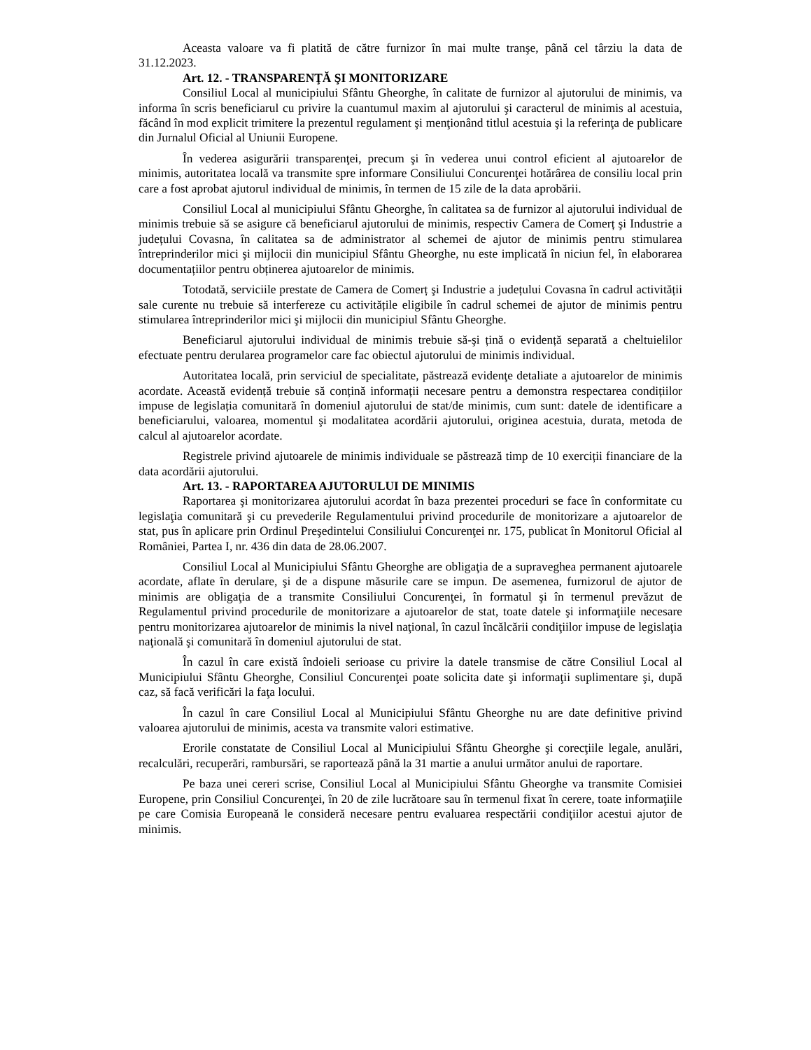Aceasta valoare va fi platită de către furnizor în mai multe tranşe, până cel târziu la data de 31.12.2023.
Art. 12. - TRANSPARENŢĂ ŞI MONITORIZARE
Consiliul Local al municipiului Sfântu Gheorghe, în calitate de furnizor al ajutorului de minimis, va informa în scris beneficiarul cu privire la cuantumul maxim al ajutorului şi caracterul de minimis al acestuia, făcând în mod explicit trimitere la prezentul regulament şi menţionând titlul acestuia şi la referinţa de publicare din Jurnalul Oficial al Uniunii Europene.
În vederea asigurării transparenţei, precum şi în vederea unui control eficient al ajutoarelor de minimis, autoritatea locală va transmite spre informare Consiliului Concurenţei hotărârea de consiliu local prin care a fost aprobat ajutorul individual de minimis, în termen de 15 zile de la data aprobării.
Consiliul Local al municipiului Sfântu Gheorghe, în calitatea sa de furnizor al ajutorului individual de minimis trebuie să se asigure că beneficiarul ajutorului de minimis, respectiv Camera de Comerț şi Industrie a județului Covasna, în calitatea sa de administrator al schemei de ajutor de minimis pentru stimularea întreprinderilor mici şi mijlocii din municipiul Sfântu Gheorghe, nu este implicată în niciun fel, în elaborarea documentațiilor pentru obținerea ajutoarelor de minimis.
Totodată, serviciile prestate de Camera de Comerț şi Industrie a județului Covasna în cadrul activității sale curente nu trebuie să interfereze cu activitățile eligibile în cadrul schemei de ajutor de minimis pentru stimularea întreprinderilor mici şi mijlocii din municipiul Sfântu Gheorghe.
Beneficiarul ajutorului individual de minimis trebuie să-şi țină o evidență separată a cheltuielilor efectuate pentru derularea programelor care fac obiectul ajutorului de minimis individual.
Autoritatea locală, prin serviciul de specialitate, păstrează evidenţe detaliate a ajutoarelor de minimis acordate. Această evidență trebuie să conțină informații necesare pentru a demonstra respectarea condițiilor impuse de legislația comunitară în domeniul ajutorului de stat/de minimis, cum sunt: datele de identificare a beneficiarului, valoarea, momentul şi modalitatea acordării ajutorului, originea acestuia, durata, metoda de calcul al ajutoarelor acordate.
Registrele privind ajutoarele de minimis individuale se păstrează timp de 10 exerciții financiare de la data acordării ajutorului.
Art. 13. - RAPORTAREA AJUTORULUI DE MINIMIS
Raportarea şi monitorizarea ajutorului acordat în baza prezentei proceduri se face în conformitate cu legislaţia comunitară şi cu prevederile Regulamentului privind procedurile de monitorizare a ajutoarelor de stat, pus în aplicare prin Ordinul Preşedintelui Consiliului Concurenţei nr. 175, publicat în Monitorul Oficial al României, Partea I, nr. 436 din data de 28.06.2007.
Consiliul Local al Municipiului Sfântu Gheorghe are obligaţia de a supraveghea permanent ajutoarele acordate, aflate în derulare, şi de a dispune măsurile care se impun. De asemenea, furnizorul de ajutor de minimis are obligaţia de a transmite Consiliului Concurenţei, în formatul şi în termenul prevăzut de Regulamentul privind procedurile de monitorizare a ajutoarelor de stat, toate datele şi informaţiile necesare pentru monitorizarea ajutoarelor de minimis la nivel naţional, în cazul încălcării condiţiilor impuse de legislaţia naţională şi comunitară în domeniul ajutorului de stat.
În cazul în care există îndoieli serioase cu privire la datele transmise de către Consiliul Local al Municipiului Sfântu Gheorghe, Consiliul Concurenţei poate solicita date şi informaţii suplimentare şi, după caz, să facă verificări la faţa locului.
În cazul în care Consiliul Local al Municipiului Sfântu Gheorghe nu are date definitive privind valoarea ajutorului de minimis, acesta va transmite valori estimative.
Erorile constatate de Consiliul Local al Municipiului Sfântu Gheorghe şi corecţiile legale, anulări, recalculări, recuperări, rambursări, se raportează până la 31 martie a anului următor anului de raportare.
Pe baza unei cereri scrise, Consiliul Local al Municipiului Sfântu Gheorghe va transmite Comisiei Europene, prin Consiliul Concurenţei, în 20 de zile lucrătoare sau în termenul fixat în cerere, toate informaţiile pe care Comisia Europeană le consideră necesare pentru evaluarea respectării condiţiilor acestui ajutor de minimis.